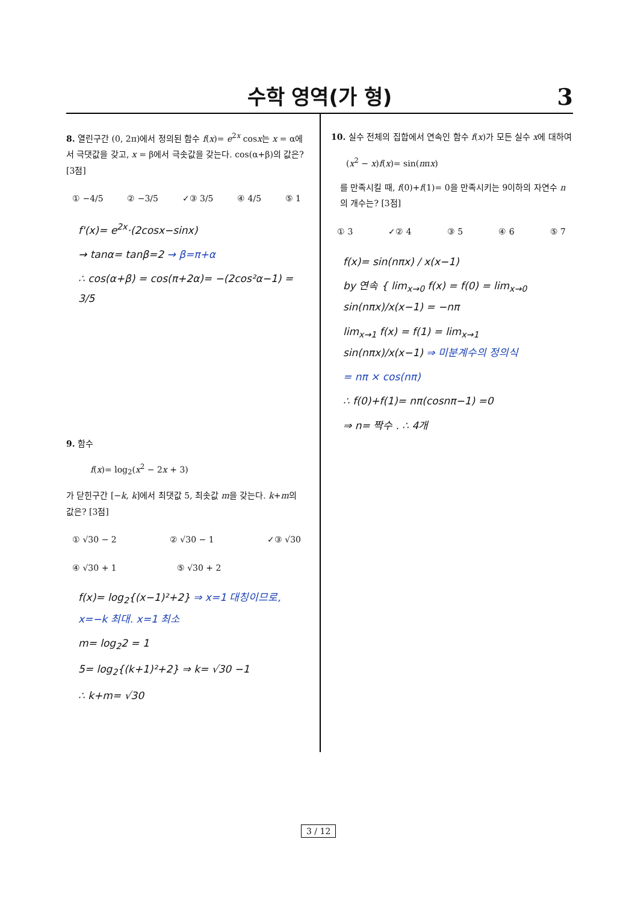수학 영역(가 형)
3
8. 열린구간 (0, 2π)에서 정의된 함수 f(x)= e<sup>2x</sup> cosx는 x = α에서 극댓값을 갖고, x = β에서 극솟값을 갖는다. cos(α+β)의 값은? [3점]
① −4/5 ② −3/5 ✓③ 3/5 ④ 4/5 ⑤ 1
f'(x)= e<sup>2x</sup>·(2cosx−sinx)
→ tanα= tanβ=2 → β=π+α
∴ cos(α+β) = cos(π+2α)= −(2cos²α−1) = 3/5
9. 함수
f(x)= log<sub>2</sub>(x<sup>2</sup> − 2x + 3)
가 닫힌구간 [−k, k]에서 최댓값 5, 최솟값 m을 갖는다. k+m의 값은? [3점]
① √30 − 2 ② √30 − 1 ✓③ √30
④ √30 + 1 ⑤ √30 + 2
f(x)= log<sub>2</sub>{(x−1)²+2} ⇒ x=1 대칭이므로, x=−k 최대. x=1 최소
m= log<sub>2</sub>2 = 1
5= log<sub>2</sub>{(k+1)²+2} ⇒ k= √30 −1
∴ k+m= √30
10. 실수 전체의 집합에서 연속인 함수 f(x)가 모든 실수 x에 대하여
(x<sup>2</sup> − x)f(x)= sin(nπx)
를 만족시킬 때, f(0)+f(1)= 0을 만족시키는 9이하의 자연수 n의 개수는? [3점]
① 3 ✓② 4 ③ 5 ④ 6 ⑤ 7
f(x)= sin(nπx) / x(x−1)
by 연속 { lim<sub>x→0</sub> f(x) = f(0) = lim<sub>x→0</sub> sin(nπx)/x(x−1) = −nπ
lim<sub>x→1</sub> f(x) = f(1) = lim<sub>x→1</sub> sin(nπx)/x(x−1) ⇒ 미분계수의 정의식
= nπ × cos(nπ)
∴ f(0)+f(1)= nπ(cosnπ−1) =0
⇒ n= 짝수 . ∴ 4개
3 / 12